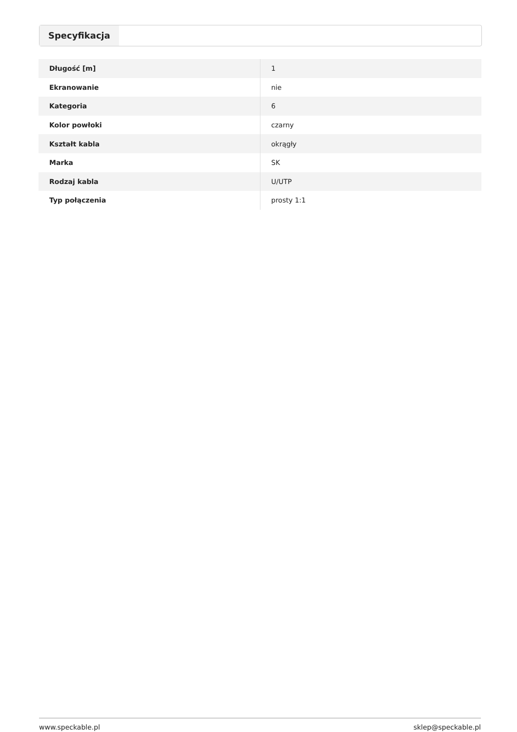Specyfikacja
| Długość [m] | 1 |
| Ekranowanie | nie |
| Kategoria | 6 |
| Kolor powłoki | czarny |
| Kształt kabla | okrągły |
| Marka | SK |
| Rodzaj kabla | U/UTP |
| Typ połączenia | prosty 1:1 |
www.speckable.pl sklep@speckable.pl